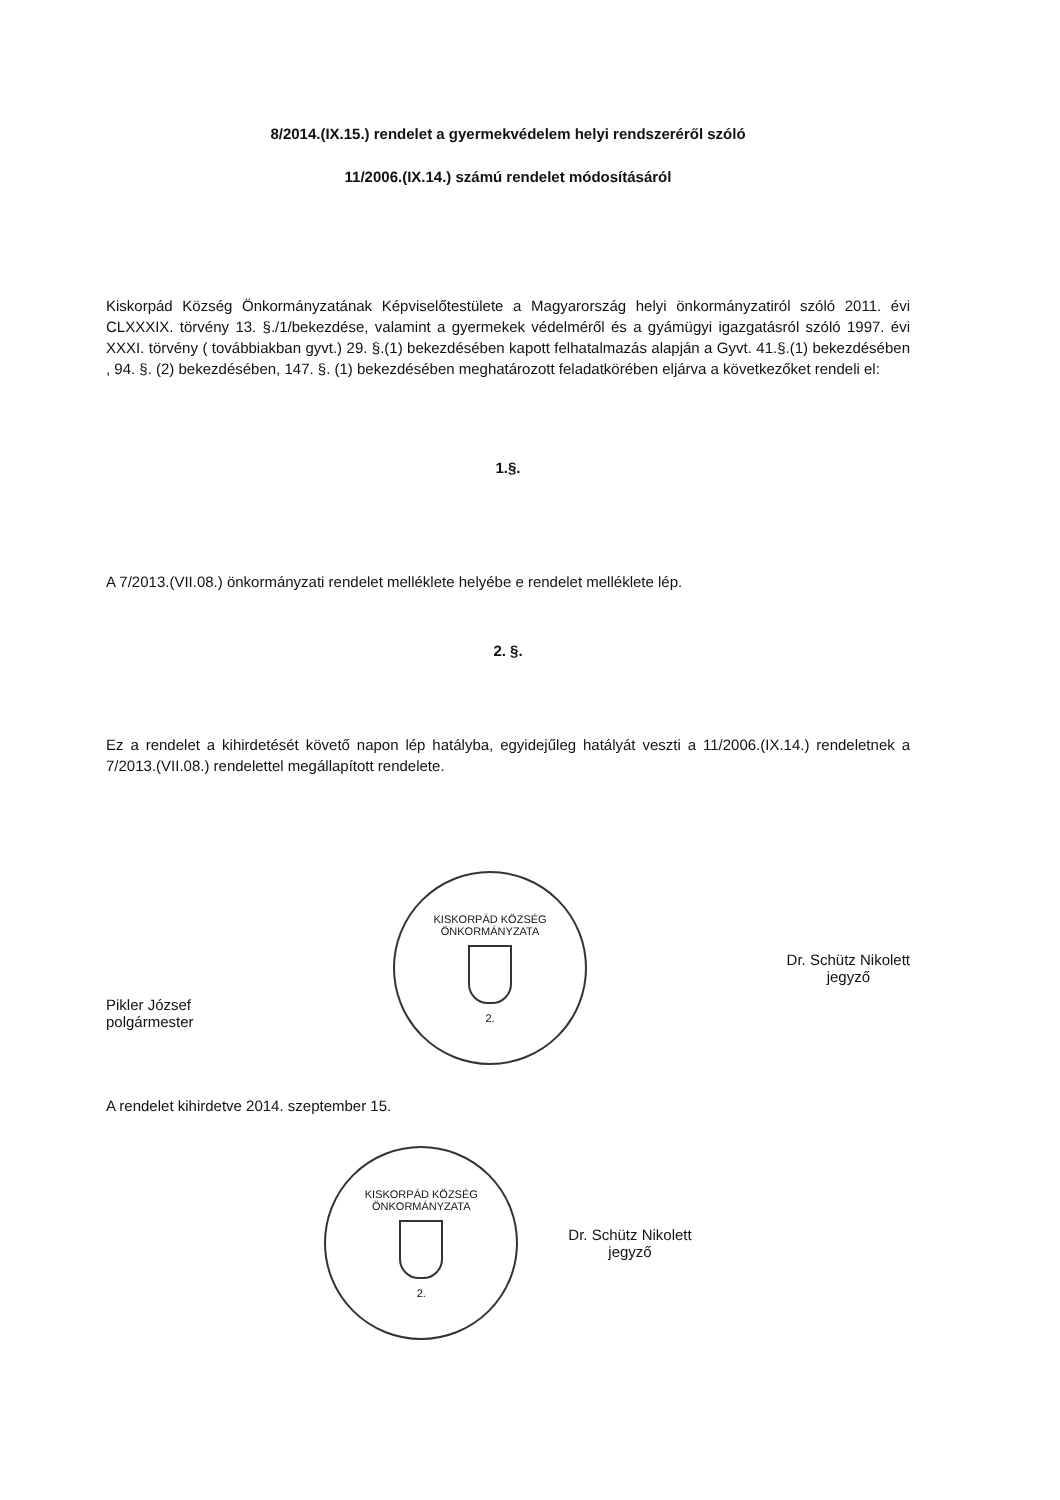8/2014.(IX.15.) rendelet a gyermekvédelem helyi rendszeréről szóló
11/2006.(IX.14.) számú rendelet módosításáról
Kiskorpád Község Önkormányzatának Képviselőtestülete a Magyarország helyi önkormányzatiról szóló 2011. évi CLXXXIX. törvény 13. §./1/bekezdése, valamint a gyermekek védelméről és a gyámügyi igazgatásról szóló 1997. évi XXXI. törvény ( továbbiakban gyvt.) 29. §.(1) bekezdésében kapott felhatalmazás alapján a Gyvt. 41.§.(1) bekezdésében , 94. §. (2) bekezdésében, 147. §. (1) bekezdésében meghatározott feladatkörében eljárva a következőket rendeli el:
1.§.
A 7/2013.(VII.08.) önkormányzati rendelet melléklete helyébe e rendelet melléklete lép.
2. §.
Ez a rendelet a kihirdetését követő napon lép hatályba, egyidejűleg hatályát veszti a 11/2006.(IX.14.) rendeletnek a 7/2013.(VII.08.) rendelettel megállapított rendelete.
Pikler József
polgármester
KISKORPÁD KÖZSÉG ÖNKORMÁNYZATA
2.
Dr. Schütz Nikolett
jegyző
A rendelet kihirdetve 2014. szeptember 15.
KISKORPÁD KÖZSÉG ÖNKORMÁNYZATA
2.
Dr. Schütz Nikolett
jegyző